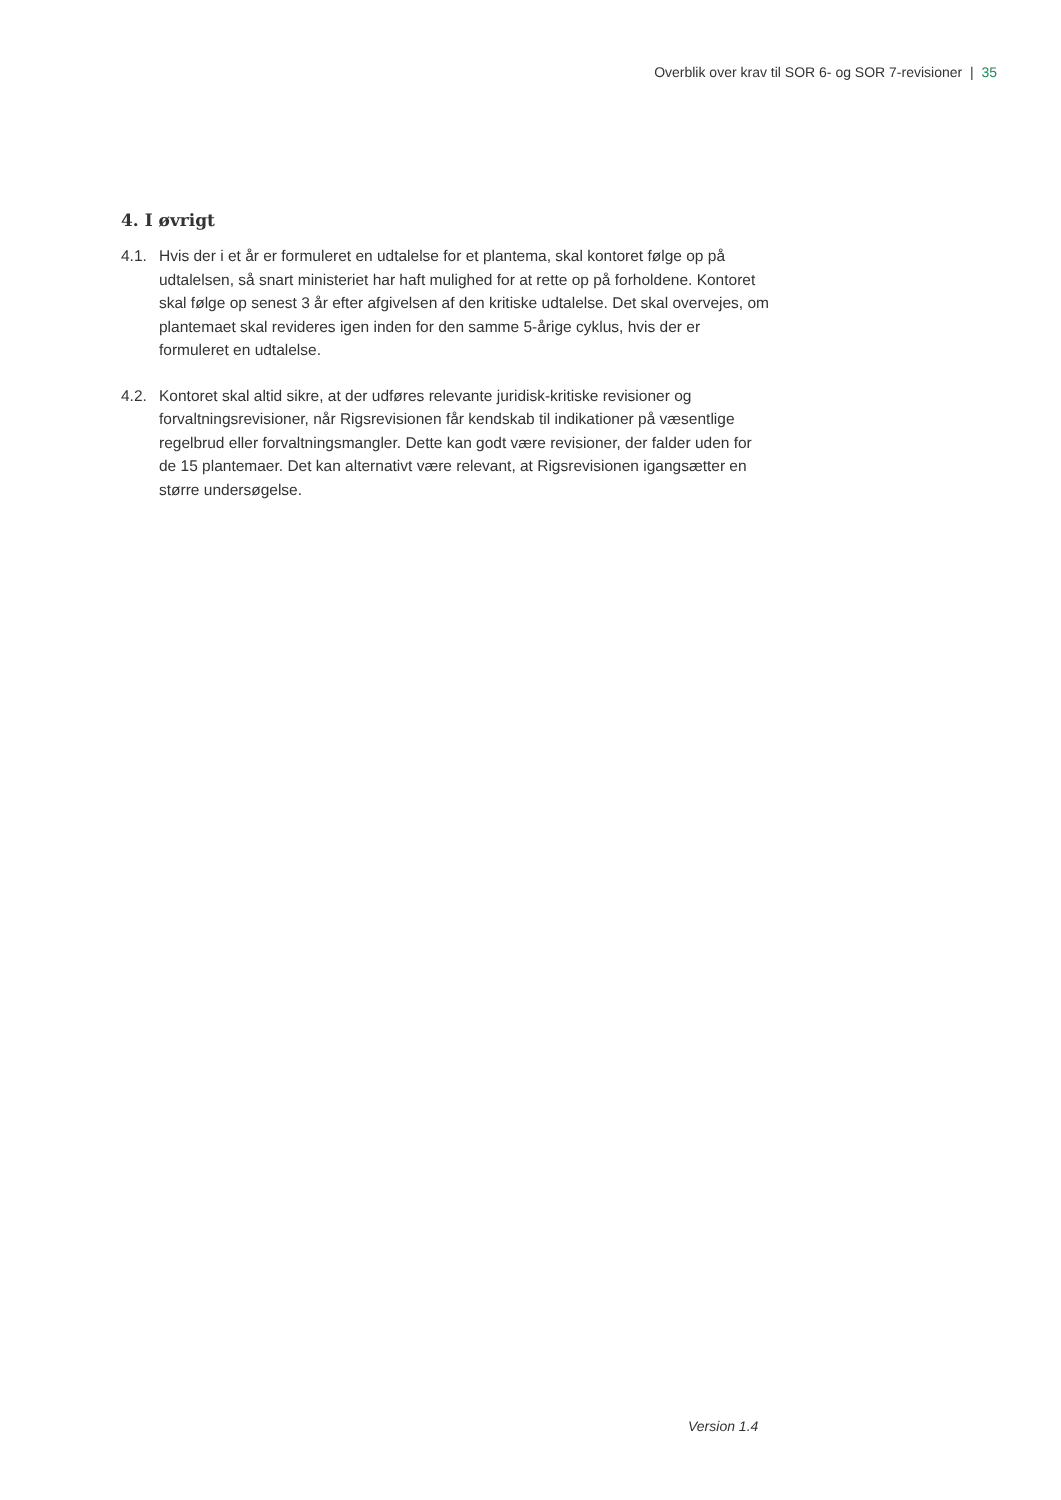Overblik over krav til SOR 6- og SOR 7-revisioner | 35
4. I øvrigt
4.1. Hvis der i et år er formuleret en udtalelse for et plantema, skal kontoret følge op på udtalelsen, så snart ministeriet har haft mulighed for at rette op på forholdene. Kontoret skal følge op senest 3 år efter afgivelsen af den kritiske udtalelse. Det skal overvejes, om plantemaet skal revideres igen inden for den samme 5-årige cyklus, hvis der er formuleret en udtalelse.
4.2. Kontoret skal altid sikre, at der udføres relevante juridisk-kritiske revisioner og forvaltningsrevisioner, når Rigsrevisionen får kendskab til indikationer på væsentlige regelbrud eller forvaltningsmangler. Dette kan godt være revisioner, der falder uden for de 15 plantemaer. Det kan alternativt være relevant, at Rigsrevisionen igangsætter en større undersøgelse.
Version 1.4